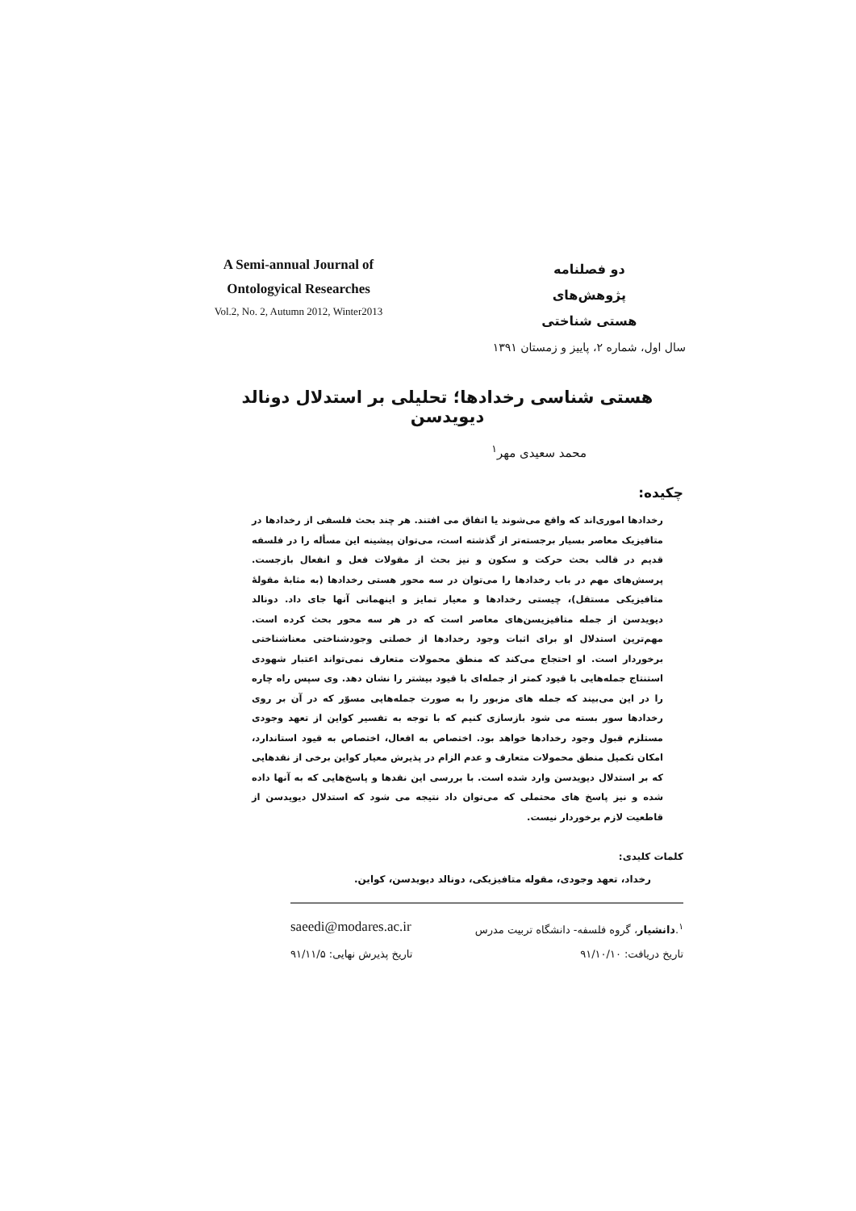A Semi-annual Journal of
Ontologyical Researches
Vol.2, No. 2, Autumn 2012, Winter2013
دو فصلنامه
پژوهش‌های
هستی شناختی
سال اول، شماره ۲، پاییز و زمستان ۱۳۹۱
هستی شناسی رخدادها؛ تحلیلی بر استدلال دونالد دیویدسن
محمد سعیدی مهر<sup>۱</sup>
چکیده:
رخدادها اموری‌اند که واقع می‌شوند یا اتفاق می افتند. هر چند بحث فلسفی از رخدادها در متافیزیک معاصر بسیار برجسته‌تر از گذشته است، می‌توان پیشینه این مسأله را در فلسفه قدیم در قالب بحث حرکت و سکون و نیز بحث از مقولات فعل و انفعال بازجست. پرسش‌های مهم در باب رخدادها را می‌توان در سه محور هستی رخدادها (به مثابهٔ مقولهٔ متافیزیکی مستقل)، چیستی رخدادها و معیار تمایز و اینهمانی آنها جای داد. دونالد دیویدسن از جمله متافیزیسن‌های معاصر است که در هر سه محور بحث کرده است. مهم‌ترین استدلال او برای اثبات وجود رخدادها از خصلتی وجودشناختی معناشناختی برخوردار است. او احتجاج می‌کند که منطق محمولات متعارف نمی‌تواند اعتبار شهودی استنتاج جمله‌هایی با قیود کمتر از جمله‌ای با قیود بیشتر را نشان دهد. وی سپس راه چاره را در این می‌بیند که جمله های مزبور را به صورت جمله‌هایی مسوّر که در آن بر روی رخدادها سور بسته می شود بازسازی کنیم که با توجه به تفسیر کواین از تعهد وجودی مستلزم قبول وجود رخدادها خواهد بود. اختصاص به افعال، اختصاص به قیود استاندارد، امکان تکمیل منطق محمولات متعارف و عدم الزام در پذیرش معیار کواین برخی از نقدهایی که بر استدلال دیویدسن وارد شده است. با بررسی این نقدها و پاسخ‌هایی که به آنها داده شده و نیز پاسخ های محتملی که می‌توان داد نتیجه می شود که استدلال دیویدسن از قاطعیت لازم برخوردار نیست.
کلمات کلیدی:
رخداد، تعهد وجودی، مقوله متافیزیکی، دونالد دیویدسن، کواین.
<sup>۱</sup>.دانشیار، گروه فلسفه- دانشگاه تربیت مدرس saeedi@modares.ac.ir
تاریخ دریافت: ۹۱/۱۰/۱۰ تاریخ پذیرش نهایی: ۹۱/۱۱/۵